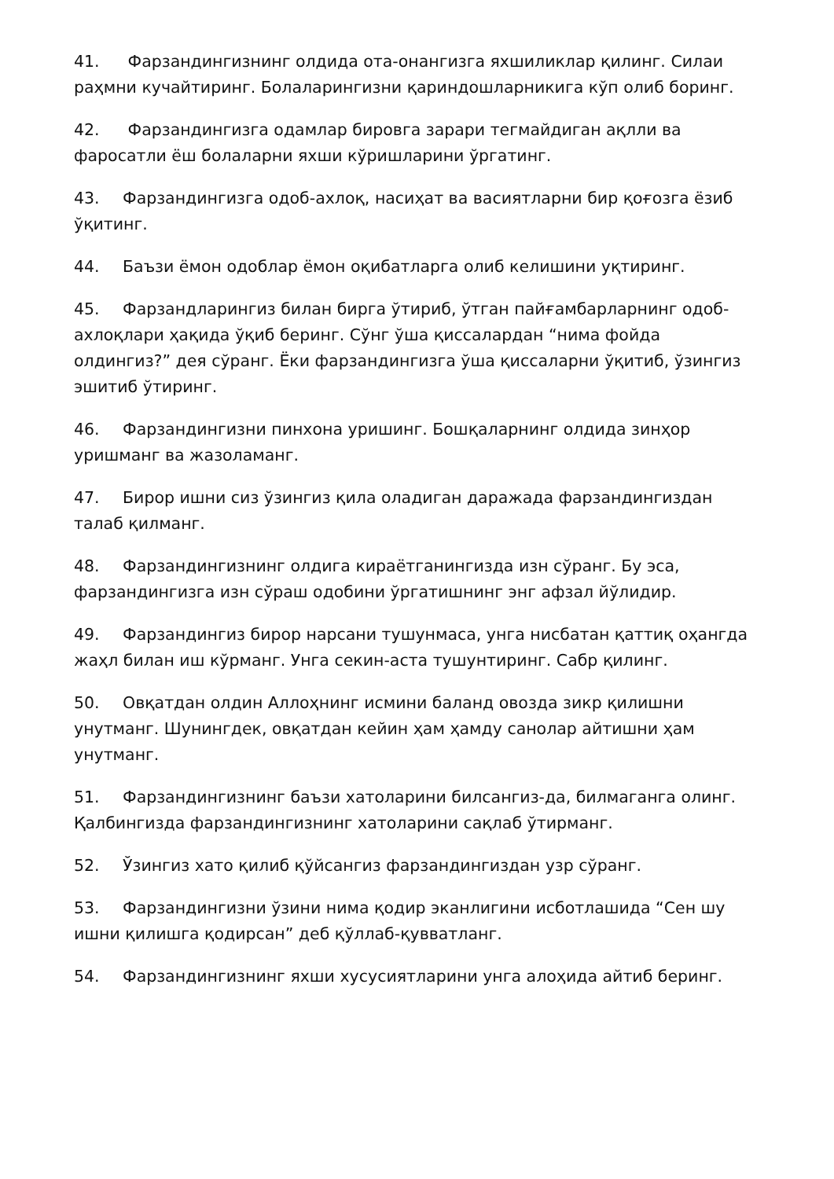41. Фарзандингизнинг олдида ота-онангизга яхшиликлар қилинг. Силаи раҳмни кучайтиринг. Болаларингизни қариндошларникига кўп олиб боринг.
42. Фарзандингизга одамлар бировга зарари тегмайдиган ақлли ва фаросатли ёш болаларни яхши кўришларини ўргатинг.
43. Фарзандингизга одоб-ахлоқ, насиҳат ва васиятларни бир қоғозга ёзиб ўқитинг.
44. Баъзи ёмон одоблар ёмон оқибатларга олиб келишини уқтиринг.
45. Фарзандларингиз билан бирга ўтириб, ўтган пайғамбарларнинг одоб-ахлоқлари ҳақида ўқиб беринг. Сўнг ўша қиссалардан “нима фойда олдингиз?” дея сўранг. Ёки фарзандингизга ўша қиссаларни ўқитиб, ўзингиз эшитиб ўтиринг.
46. Фарзандингизни пинхона уришинг. Бошқаларнинг олдида зинҳор уришманг ва жазоламанг.
47. Бирор ишни сиз ўзингиз қила оладиган даражада фарзандингиздан талаб қилманг.
48. Фарзандингизнинг олдига кираётганингизда изн сўранг. Бу эса, фарзандингизга изн сўраш одобини ўргатишнинг энг афзал йўлидир.
49. Фарзандингиз бирор нарсани тушунмаса, унга нисбатан қаттиқ оҳангда жаҳл билан иш кўрманг. Унга секин-аста тушунтиринг. Сабр қилинг.
50. Овқатдан олдин Аллоҳнинг исмини баланд овозда зикр қилишни унутманг. Шунингдек, овқатдан кейин ҳам ҳамду санолар айтишни ҳам унутманг.
51. Фарзандингизнинг баъзи хатоларини билсангиз-да, билмаганга олинг. Қалбингизда фарзандингизнинг хатоларини сақлаб ўтирманг.
52. Ўзингиз хато қилиб қўйсангиз фарзандингиздан узр сўранг.
53. Фарзандингизни ўзини нима қодир эканлигини исботлашида “Сен шу ишни қилишга қодирсан” деб қўллаб-қувватланг.
54. Фарзандингизнинг яхши хусусиятларини унга алоҳида айтиб беринг.